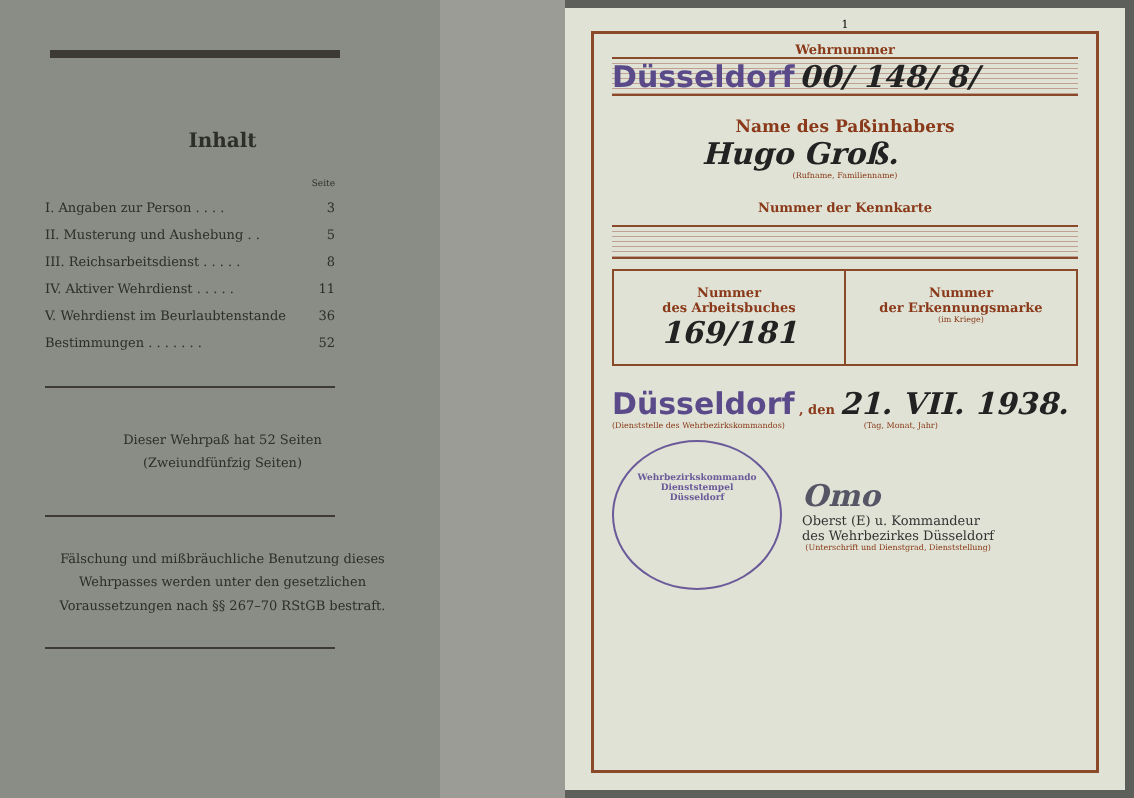Inhalt
| | Seite |
| I. Angaben zur Person . . . . | 3 |
| II. Musterung und Aushebung . . | 5 |
| III. Reichsarbeitsdienst . . . . . | 8 |
| IV. Aktiver Wehrdienst . . . . . | 11 |
| V. Wehrdienst im Beurlaubtenstande | 36 |
| Bestimmungen . . . . . . . | 52 |
Dieser Wehrpaß hat 52 Seiten
(Zweiundfünfzig Seiten)
Fälschung und mißbräuchliche Benutzung dieses Wehrpasses werden unter den gesetzlichen Voraussetzungen nach §§ 267–70 RStGB bestraft.
1
Wehrnummer
Düsseldorf 00/ 148/ 8/
Name des Paßinhabers
Hugo Groß.
(Rufname, Familienname)
Nummer der Kennkarte
| Nummer des Arbeitsbuches 169/181 | Nummer der Erkennungsmarke (im Kriege) |
Düsseldorf , den 21. VII. 1938.
(Dienststelle des Wehrbezirkskommandos) (Tag, Monat, Jahr)
Wehrbezirkskommando
Dienststempel
Düsseldorf
Omo
Oberst (E) u. Kommandeur
des Wehrbezirkes Düsseldorf
(Unterschrift und Dienstgrad, Dienststellung)